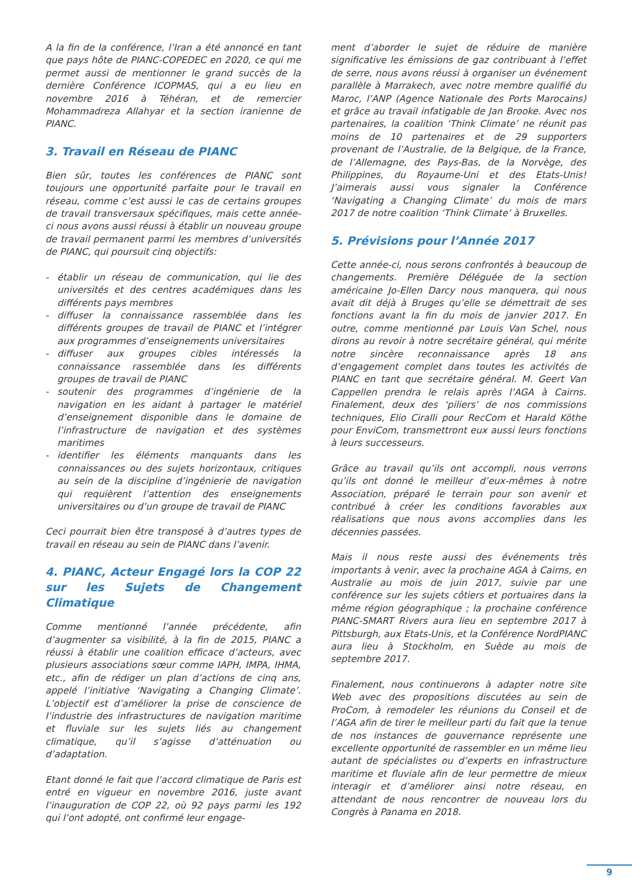A la fin de la conférence, l’Iran a été annoncé en tant que pays hôte de PIANC-COPEDEC en 2020, ce qui me permet aussi de mentionner le grand succès de la dernière Conférence ICOPMAS, qui a eu lieu en novembre 2016 à Téhéran, et de remercier Mohammadreza Allahyar et la section iranienne de PIANC.
3. Travail en Réseau de PIANC
Bien sûr, toutes les conférences de PIANC sont toujours une opportunité parfaite pour le travail en réseau, comme c’est aussi le cas de certains groupes de travail transversaux spécifiques, mais cette année-ci nous avons aussi réussi à établir un nouveau groupe de travail permanent parmi les membres d’universités de PIANC, qui poursuit cinq objectifs:
- établir un réseau de communication, qui lie des universités et des centres académiques dans les différents pays membres
- diffuser la connaissance rassemblée dans les différents groupes de travail de PIANC et l’intégrer aux programmes d’enseignements universitaires
- diffuser aux groupes cibles intéressés la connaissance rassemblée dans les différents groupes de travail de PIANC
- soutenir des programmes d’ingénierie de la navigation en les aidant à partager le matériel d’enseignement disponible dans le domaine de l’infrastructure de navigation et des systèmes maritimes
- identifier les éléments manquants dans les connaissances ou des sujets horizontaux, critiques au sein de la discipline d’ingénierie de navigation qui requièrent l’attention des enseignements universitaires ou d’un groupe de travail de PIANC
Ceci pourrait bien être transposé à d’autres types de travail en réseau au sein de PIANC dans l’avenir.
4. PIANC, Acteur Engagé lors la COP 22 sur les Sujets de Changement Climatique
Comme mentionné l’année précédente, afin d’augmenter sa visibilité, à la fin de 2015, PIANC a réussi à établir une coalition efficace d’acteurs, avec plusieurs associations sœur comme IAPH, IMPA, IHMA, etc., afin de rédiger un plan d’actions de cinq ans, appelé l’initiative ‘Navigating a Changing Climate’. L’objectif est d’améliorer la prise de conscience de l’industrie des infrastructures de navigation maritime et fluviale sur les sujets liés au changement climatique, qu’il s’agisse d’atténuation ou d’adaptation.
Etant donné le fait que l’accord climatique de Paris est entré en vigueur en novembre 2016, juste avant l’inauguration de COP 22, où 92 pays parmi les 192 qui l’ont adopté, ont confirmé leur engage-
ment d’aborder le sujet de réduire de manière significative les émissions de gaz contribuant à l’effet de serre, nous avons réussi à organiser un événement parallèle à Marrakech, avec notre membre qualifié du Maroc, l’ANP (Agence Nationale des Ports Marocains) et grâce au travail infatigable de Jan Brooke. Avec nos partenaires, la coalition ‘Think Climate’ ne réunit pas moins de 10 partenaires et de 29 supporters provenant de l’Australie, de la Belgique, de la France, de l’Allemagne, des Pays-Bas, de la Norvège, des Philippines, du Royaume-Uni et des Etats-Unis! J’aimerais aussi vous signaler la Conférence ‘Navigating a Changing Climate’ du mois de mars 2017 de notre coalition ‘Think Climate’ à Bruxelles.
5. Prévisions pour l’Année 2017
Cette année-ci, nous serons confrontés à beaucoup de changements. Première Déléguée de la section américaine Jo-Ellen Darcy nous manquera, qui nous avait dit déjà à Bruges qu’elle se démettrait de ses fonctions avant la fin du mois de janvier 2017. En outre, comme mentionné par Louis Van Schel, nous dirons au revoir à notre secrétaire général, qui mérite notre sincère reconnaissance après 18 ans d’engagement complet dans toutes les activités de PIANC en tant que secrétaire général. M. Geert Van Cappellen prendra le relais après l’AGA à Cairns. Finalement, deux des ‘piliers’ de nos commissions techniques, Elio Ciralli pour RecCom et Harald Köthe pour EnviCom, transmettront eux aussi leurs fonctions à leurs successeurs.
Grâce au travail qu’ils ont accompli, nous verrons qu’ils ont donné le meilleur d’eux-mêmes à notre Association, préparé le terrain pour son avenir et contribué à créer les conditions favorables aux réalisations que nous avons accomplies dans les décennies passées.
Mais il nous reste aussi des événements très importants à venir, avec la prochaine AGA à Cairns, en Australie au mois de juin 2017, suivie par une conférence sur les sujets côtiers et portuaires dans la même région géographique ; la prochaine conférence PIANC-SMART Rivers aura lieu en septembre 2017 à Pittsburgh, aux Etats-Unis, et la Conférence NordPIANC aura lieu à Stockholm, en Suède au mois de septembre 2017.
Finalement, nous continuerons à adapter notre site Web avec des propositions discutées au sein de ProCom, à remodeler les réunions du Conseil et de l’AGA afin de tirer le meilleur parti du fait que la tenue de nos instances de gouvernance représente une excellente opportunité de rassembler en un même lieu autant de spécialistes ou d’experts en infrastructure maritime et fluviale afin de leur permettre de mieux interagir et d’améliorer ainsi notre réseau, en attendant de nous rencontrer de nouveau lors du Congrès à Panama en 2018.
9